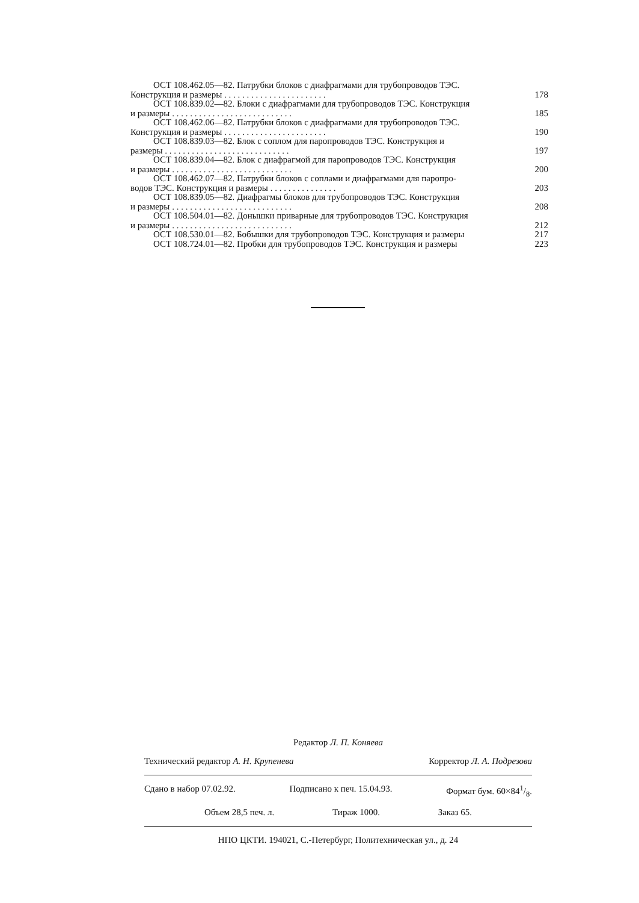ОСТ 108.462.05—82. Патрубки блоков с диафрагмами для трубопроводов ТЭС.
Конструкция и размеры . . . . . . . . . . . . . . . . . . . . . . .
178
ОСТ 108.839.02—82. Блоки с диафрагмами для трубопроводов ТЭС. Конструкция
и размеры . . . . . . . . . . . . . . . . . . . . . . . . . . .
185
ОСТ 108.462.06—82. Патрубки блоков с диафрагмами для трубопроводов ТЭС.
Конструкция и размеры . . . . . . . . . . . . . . . . . . . . . . .
190
ОСТ 108.839.03—82. Блок с соплом для паропроводов ТЭС. Конструкция и
размеры . . . . . . . . . . . . . . . . . . . . . . . . . . . .
197
ОСТ 108.839.04—82. Блок с диафрагмой для паропроводов ТЭС. Конструкция
и размеры . . . . . . . . . . . . . . . . . . . . . . . . . . .
200
ОСТ 108.462.07—82. Патрубки блоков с соплами и диафрагмами для паропро-
водов ТЭС. Конструкция и размеры . . . . . . . . . . . . . . .
203
ОСТ 108.839.05—82. Диафрагмы блоков для трубопроводов ТЭС. Конструкция
и размеры . . . . . . . . . . . . . . . . . . . . . . . . . . .
208
ОСТ 108.504.01—82. Донышки приварные для трубопроводов ТЭС. Конструкция
и размеры . . . . . . . . . . . . . . . . . . . . . . . . . . .
212
ОСТ 108.530.01—82. Бобышки для трубопроводов ТЭС. Конструкция и размеры
217
ОСТ 108.724.01—82. Пробки для трубопроводов ТЭС. Конструкция и размеры
223
Редактор Л. П. Коняева
Технический редактор А. Н. Крупенева Корректор Л. А. Подрезова
Сдано в набор 07.02.92. Подписано к печ. 15.04.93. Формат бум. 60×841/8.
Объем 28,5 печ. л. Тираж 1000. Заказ 65.
НПО ЦКТИ. 194021, С.-Петербург, Политехническая ул., д. 24